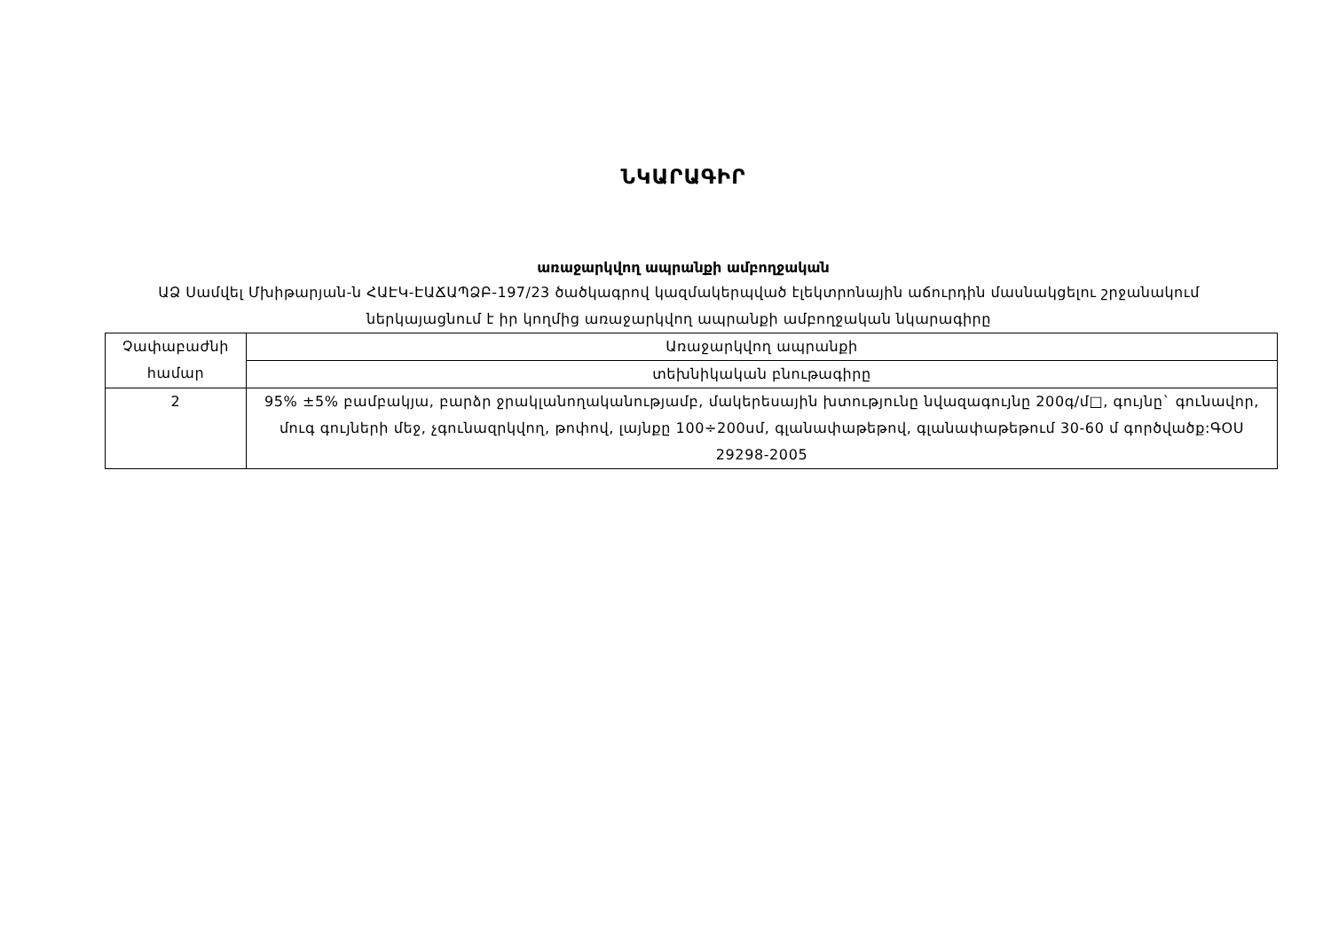ՆԿԱՐԱԳԻՐ
առաջարկվող ապրանքի ամբողջական
ԱՁ Սամվել Մխիթարյան-ն ՀԱԷԿ-ԷԱՃԱՊՁԲ-197/23 ծածկագրով կազմակերպված էլեկտրոնային աճուրդին մասնակցելու շրջանակում ներկայացնում է իր կողմից առաջարկվող ապրանքի ամբողջական նկարագիրը
| Չափաբաժնի համար | Առաջարկվող ապրանքի |
| --- | --- |
| | տեխնիկական բնութագիրը |
| 2 | 95% ±5% բամբակյա, բարձր ջրակլանողականությամբ, մակերեսային խտությունը նվազագույնը 200գ/մ□, գույնը` գունավոր, մուգ գույների մեջ, չգունազրկվող, թոփով, լայնքը 100÷200սմ, գլանափաթեթով, գլանափաթեթում 30-60 մ գործվածք:ԳՕՍ 29298-2005 |